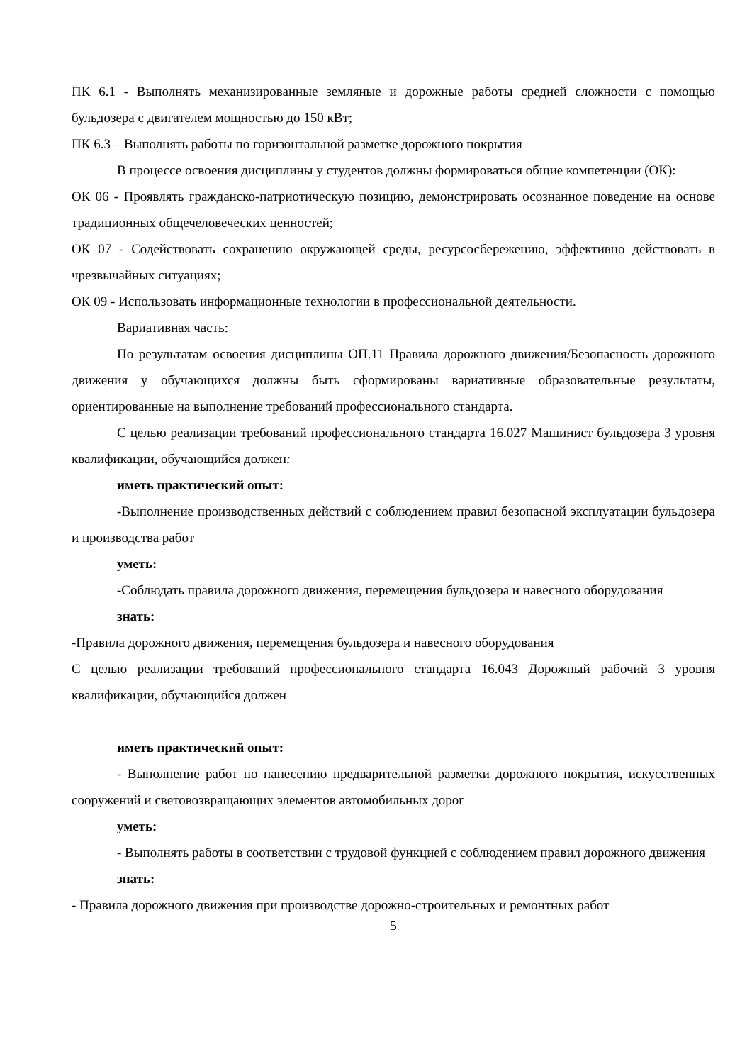ПК 6.1 - Выполнять механизированные земляные и дорожные работы средней сложности с помощью бульдозера с двигателем мощностью до 150 кВт;
ПК 6.3 – Выполнять работы по горизонтальной разметке дорожного покрытия
В процессе освоения дисциплины у студентов должны формироваться общие компетенции (ОК):
ОК 06 - Проявлять гражданско-патриотическую позицию, демонстрировать осознанное поведение на основе традиционных общечеловеческих ценностей;
ОК 07 - Содействовать сохранению окружающей среды, ресурсосбережению, эффективно действовать в чрезвычайных ситуациях;
ОК 09 - Использовать информационные технологии в профессиональной деятельности.
Вариативная часть:
По результатам освоения дисциплины ОП.11 Правила дорожного движения/Безопасность дорожного движения у обучающихся должны быть сформированы вариативные образовательные результаты, ориентированные на выполнение требований профессионального стандарта.
С целью реализации требований профессионального стандарта 16.027 Машинист бульдозера 3 уровня квалификации, обучающийся должен:
иметь практический опыт:
-Выполнение производственных действий с соблюдением правил безопасной эксплуатации бульдозера и производства работ
уметь:
-Соблюдать правила дорожного движения, перемещения бульдозера и навесного оборудования
знать:
-Правила дорожного движения, перемещения бульдозера и навесного оборудования
С целью реализации требований профессионального стандарта 16.043 Дорожный рабочий 3 уровня квалификации, обучающийся должен
иметь практический опыт:
- Выполнение работ по нанесению предварительной разметки дорожного покрытия, искусственных сооружений и световозвращающих элементов автомобильных дорог
уметь:
- Выполнять работы в соответствии с трудовой функцией с соблюдением правил дорожного движения
знать:
- Правила дорожного движения при производстве дорожно-строительных и ремонтных работ
5